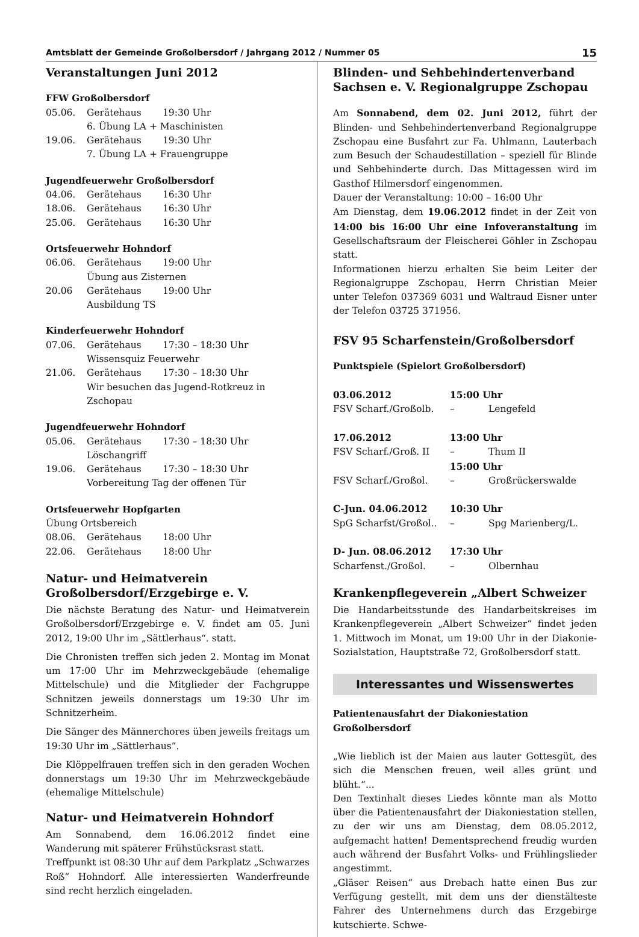Amtsblatt der Gemeinde Großolbersdorf / Jahrgang 2012 / Nummer 05 15
Veranstaltungen Juni 2012
FFW Großolbersdorf
| 05.06. | Gerätehaus | 19:30 Uhr |
| | 6. Übung LA + Maschinisten | |
| 19.06. | Gerätehaus | 19:30 Uhr |
| | 7. Übung LA + Frauengruppe | |
Jugendfeuerwehr Großolbersdorf
| 04.06. | Gerätehaus | 16:30 Uhr |
| 18.06. | Gerätehaus | 16:30 Uhr |
| 25.06. | Gerätehaus | 16:30 Uhr |
Ortsfeuerwehr Hohndorf
| 06.06. | Gerätehaus | 19:00 Uhr |
| | Übung aus Zisternen | |
| 20.06 | Gerätehaus | 19:00 Uhr |
| | Ausbildung TS | |
Kinderfeuerwehr Hohndorf
| 07.06. | Gerätehaus | 17:30 – 18:30 Uhr |
| | Wissensquiz Feuerwehr | |
| 21.06. | Gerätehaus | 17:30 – 18:30 Uhr |
| | Wir besuchen das Jugend-Rotkreuz in Zschopau | |
Jugendfeuerwehr Hohndorf
| 05.06. | Gerätehaus | 17:30 – 18:30 Uhr |
| | Löschangriff | |
| 19.06. | Gerätehaus | 17:30 – 18:30 Uhr |
| | Vorbereitung Tag der offenen Tür | |
Ortsfeuerwehr Hopfgarten
| Übung Ortsbereich | | |
| 08.06. | Gerätehaus | 18:00 Uhr |
| 22.06. | Gerätehaus | 18:00 Uhr |
Natur- und Heimatverein Großolbersdorf/Erzgebirge e. V.
Die nächste Beratung des Natur- und Heimatverein Großolbersdorf/Erzgebirge e. V. findet am 05. Juni 2012, 19:00 Uhr im „Sättlerhaus“. statt.
Die Chronisten treffen sich jeden 2. Montag im Monat um 17:00 Uhr im Mehrzweckgebäude (ehemalige Mittelschule) und die Mitglieder der Fachgruppe Schnitzen jeweils donnerstags um 19:30 Uhr im Schnitzerheim.
Die Sänger des Männerchores üben jeweils freitags um 19:30 Uhr im „Sättlerhaus“.
Die Klöppelfrauen treffen sich in den geraden Wochen donnerstags um 19:30 Uhr im Mehrzweckgebäude (ehemalige Mittelschule)
Natur- und Heimatverein Hohndorf
Am Sonnabend, dem 16.06.2012 findet eine Wanderung mit späterer Frühstücksrast statt.
Treffpunkt ist 08:30 Uhr auf dem Parkplatz „Schwarzes Roß“ Hohndorf. Alle interessierten Wanderfreunde sind recht herzlich eingeladen.
Blinden- und Sehbehindertenverband Sachsen e. V. Regionalgruppe Zschopau
Am Sonnabend, dem 02. Juni 2012, führt der Blinden- und Sehbehindertenverband Regionalgruppe Zschopau eine Busfahrt zur Fa. Uhlmann, Lauterbach zum Besuch der Schaudestillation – speziell für Blinde und Sehbehinderte durch. Das Mittagessen wird im Gasthof Hilmersdorf eingenommen.
Dauer der Veranstaltung: 10:00 – 16:00 Uhr
Am Dienstag, dem 19.06.2012 findet in der Zeit von 14:00 bis 16:00 Uhr eine Infoveranstaltung im Gesellschaftsraum der Fleischerei Göhler in Zschopau statt.
Informationen hierzu erhalten Sie beim Leiter der Regionalgruppe Zschopau, Herrn Christian Meier unter Telefon 037369 6031 und Waltraud Eisner unter der Telefon 03725 371956.
FSV 95 Scharfenstein/Großolbersdorf
Punktspiele (Spielort Großolbersdorf)
| 03.06.2012 | 15:00 Uhr | |
| FSV Scharf./Großolb. | – | Lengefeld |
| 17.06.2012 | 13:00 Uhr | |
| FSV Scharf./Groß. II | – | Thum II |
| | 15:00 Uhr | |
| FSV Scharf./Großol. | – | Großrückerswalde |
| C-Jun. 04.06.2012 | 10:30 Uhr | |
| SpG Scharfst/Großol.. | – | Spg Marienberg/L. |
| D- Jun. 08.06.2012 | 17:30 Uhr | |
| Scharfenst./Großol. | – | Olbernhau |
Krankenpflegeverein „Albert Schweizer
Die Handarbeitsstunde des Handarbeitskreises im Krankenpflegeverein „Albert Schweizer“ findet jeden 1. Mittwoch im Monat, um 19:00 Uhr in der Diakonie-Sozialstation, Hauptstraße 72, Großolbersdorf statt.
Interessantes und Wissenswertes
Patientenausfahrt der Diakoniestation Großolbersdorf
„Wie lieblich ist der Maien aus lauter Gottesgüt, des sich die Menschen freuen, weil alles grünt und blüht.“...
Den Textinhalt dieses Liedes könnte man als Motto über die Patientenausfahrt der Diakoniestation stellen, zu der wir uns am Dienstag, dem 08.05.2012, aufgemacht hatten! Dementsprechend freudig wurden auch während der Busfahrt Volks- und Frühlingslieder angestimmt.
„Gläser Reisen“ aus Drebach hatte einen Bus zur Verfügung gestellt, mit dem uns der dienstälteste Fahrer des Unternehmens durch das Erzgebirge kutschierte. Schwe-